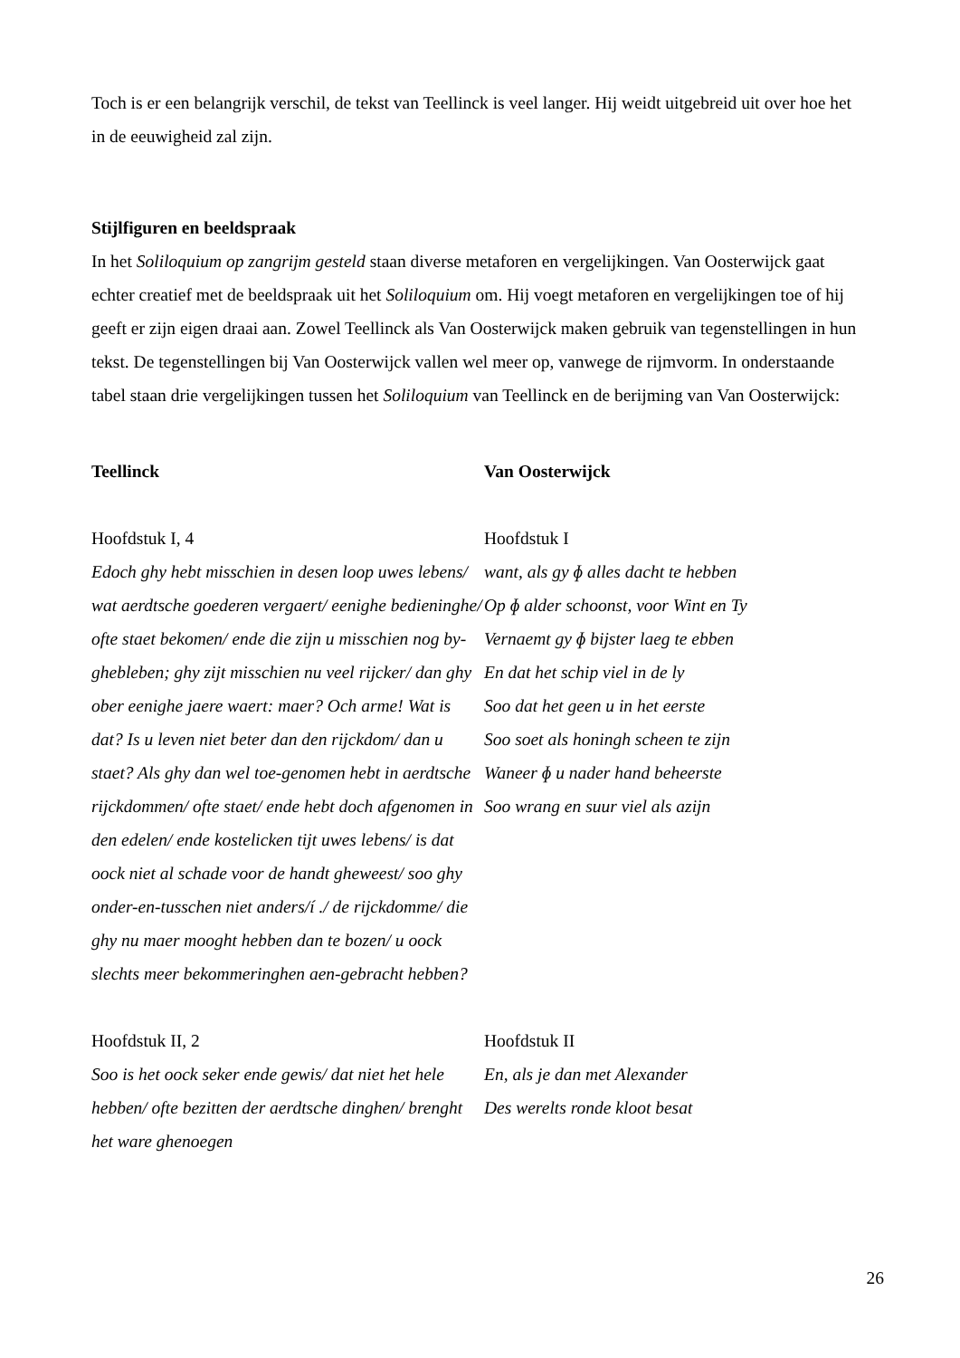Toch is er een belangrijk verschil, de tekst van Teellinck is veel langer. Hij weidt uitgebreid uit over hoe het in de eeuwigheid zal zijn.
Stijlfiguren en beeldspraak
In het Soliloquium op zangrijm gesteld staan diverse metaforen en vergelijkingen. Van Oosterwijck gaat echter creatief met de beeldspraak uit het Soliloquium om. Hij voegt metaforen en vergelijkingen toe of hij geeft er zijn eigen draai aan. Zowel Teellinck als Van Oosterwijck maken gebruik van tegenstellingen in hun tekst. De tegenstellingen bij Van Oosterwijck vallen wel meer op, vanwege de rijmvorm. In onderstaande tabel staan drie vergelijkingen tussen het Soliloquium van Teellinck en de berijming van Van Oosterwijck:
| Teellinck | Van Oosterwijck |
| Hoofdstuk I, 4 Edoch ghy hebt misschien in desen loop uwes lebens/ wat aerdtsche goederen vergaert/ eenighe bedieninghe/ ofte staet bekomen/ ende die zijn u misschien nog by-ghebleben; ghy zijt misschien nu veel rijcker/ dan ghy ober eenighe jaere waert: maer? Och arme! Wat is dat? Is u leven niet beter dan den rijckdom/ dan u staet? Als ghy dan wel toe-genomen hebt in aerdtsche rijckdommen/ ofte staet/ ende hebt doch afgenomen in den edelen/ ende kostelicken tijt uwes lebens/ is dat oock niet al schade voor de handt gheweest/ soo ghy onder-en-tusschen niet anders/í ./ de rijckdomme/ die ghy nu maer mooght hebben dan te bozen/ u oock slechts meer bekommeringhen aen-gebracht hebben? | Hoofdstuk I want, als gy ɸ alles dacht te hebben Op ɸ alder schoonst, voor Wint en Ty Vernaemt gy ɸ bijster laeg te ebben En dat het schip viel in de ly Soo dat het geen u in het eerste Soo soet als honingh scheen te zijn Waneer ɸ u nader hand beheerste Soo wrang en suur viel als azijn |
| Hoofdstuk II, 2 Soo is het oock seker ende gewis/ dat niet het hele hebben/ ofte bezitten der aerdtsche dinghen/ brenght het ware ghenoegen | Hoofdstuk II En, als je dan met Alexander Des werelts ronde kloot besat |
26